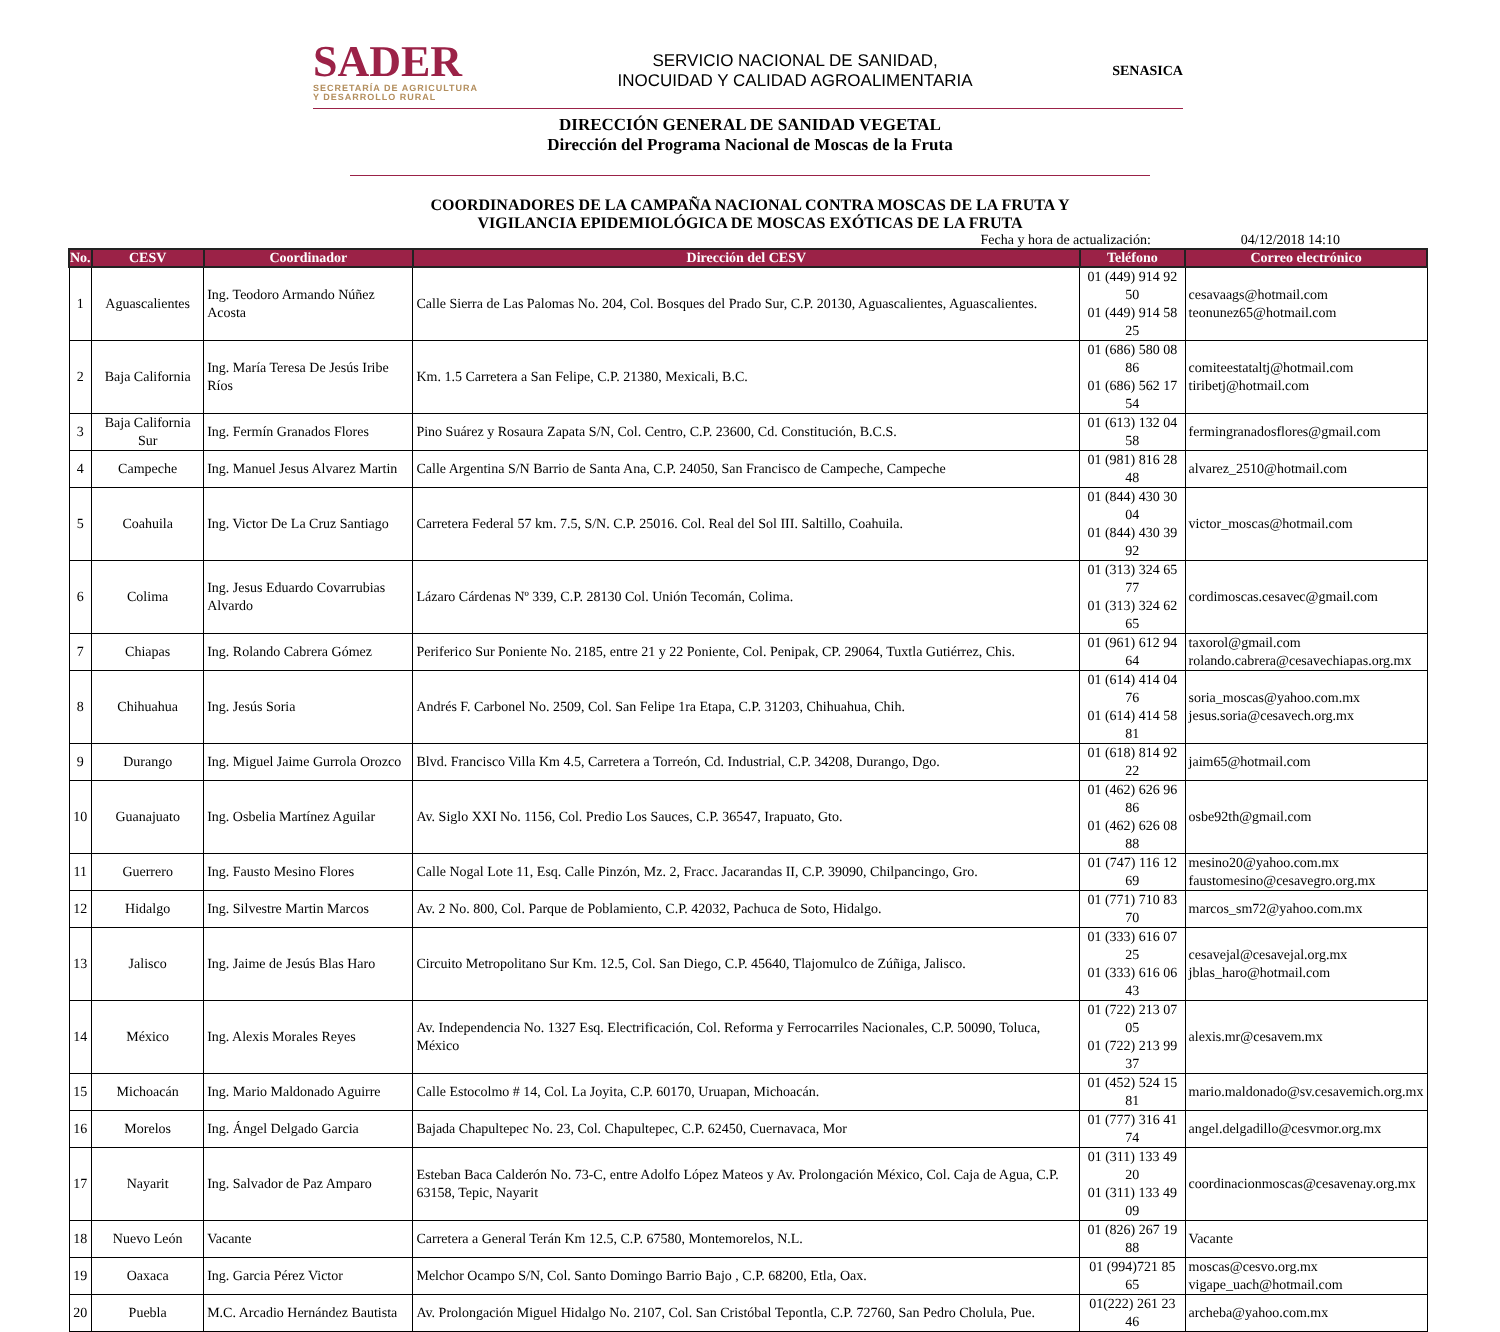SADER
SECRETARÍA DE AGRICULTURA
Y DESARROLLO RURAL
SERVICIO NACIONAL DE SANIDAD,
INOCUIDAD Y CALIDAD AGROALIMENTARIA
SENASICA
DIRECCIÓN GENERAL DE SANIDAD VEGETAL
Dirección del Programa Nacional de Moscas de la Fruta
COORDINADORES DE LA CAMPAÑA NACIONAL CONTRA MOSCAS DE LA FRUTA Y
VIGILANCIA EPIDEMIOLÓGICA DE MOSCAS EXÓTICAS DE LA FRUTA
Fecha y hora de actualización: 04/12/2018 14:10
| No. | CESV | Coordinador | Dirección del CESV | Teléfono | Correo electrónico |
| --- | --- | --- | --- | --- | --- |
| 1 | Aguascalientes | Ing. Teodoro Armando Núñez Acosta | Calle Sierra de Las Palomas No. 204, Col. Bosques del Prado Sur, C.P. 20130, Aguascalientes, Aguascalientes. | 01 (449) 914 92 50 01 (449) 914 58 25 | cesavaags@hotmail.com teonunez65@hotmail.com |
| 2 | Baja California | Ing. María Teresa De Jesús Iribe Ríos | Km. 1.5 Carretera a San Felipe, C.P. 21380, Mexicali, B.C. | 01 (686) 580 08 86 01 (686) 562 17 54 | comiteestataltj@hotmail.com tiribetj@hotmail.com |
| 3 | Baja California Sur | Ing. Fermín Granados Flores | Pino Suárez y Rosaura Zapata S/N, Col. Centro, C.P. 23600, Cd. Constitución, B.C.S. | 01 (613) 132 04 58 | fermingranadosflores@gmail.com |
| 4 | Campeche | Ing. Manuel Jesus Alvarez Martin | Calle Argentina S/N Barrio de Santa Ana, C.P. 24050, San Francisco de Campeche, Campeche | 01 (981) 816 28 48 | alvarez_2510@hotmail.com |
| 5 | Coahuila | Ing. Victor De La Cruz Santiago | Carretera Federal 57 km. 7.5, S/N. C.P. 25016. Col. Real del Sol III. Saltillo, Coahuila. | 01 (844) 430 30 04 01 (844) 430 39 92 | victor_moscas@hotmail.com |
| 6 | Colima | Ing. Jesus Eduardo Covarrubias Alvardo | Lázaro Cárdenas Nº 339, C.P. 28130 Col. Unión Tecomán, Colima. | 01 (313) 324 65 77 01 (313) 324 62 65 | cordimoscas.cesavec@gmail.com |
| 7 | Chiapas | Ing. Rolando Cabrera Gómez | Periferico Sur Poniente No. 2185, entre 21 y 22 Poniente, Col. Penipak, CP. 29064, Tuxtla Gutiérrez, Chis. | 01 (961) 612 94 64 | taxorol@gmail.com rolando.cabrera@cesavechiapas.org.mx |
| 8 | Chihuahua | Ing. Jesús Soria | Andrés F. Carbonel No. 2509, Col. San Felipe 1ra Etapa, C.P. 31203, Chihuahua, Chih. | 01 (614) 414 04 76 01 (614) 414 58 81 | soria_moscas@yahoo.com.mx jesus.soria@cesavech.org.mx |
| 9 | Durango | Ing. Miguel Jaime Gurrola Orozco | Blvd. Francisco Villa Km 4.5, Carretera a Torreón, Cd. Industrial, C.P. 34208, Durango, Dgo. | 01 (618) 814 92 22 | jaim65@hotmail.com |
| 10 | Guanajuato | Ing. Osbelia Martínez Aguilar | Av. Siglo XXI No. 1156, Col. Predio Los Sauces, C.P. 36547, Irapuato, Gto. | 01 (462) 626 96 86 01 (462) 626 08 88 | osbe92th@gmail.com |
| 11 | Guerrero | Ing. Fausto Mesino Flores | Calle Nogal Lote 11, Esq. Calle Pinzón, Mz. 2, Fracc. Jacarandas II, C.P. 39090, Chilpancingo, Gro. | 01 (747) 116 12 69 | mesino20@yahoo.com.mx faustomesino@cesavegro.org.mx |
| 12 | Hidalgo | Ing. Silvestre Martin Marcos | Av. 2 No. 800, Col. Parque de Poblamiento, C.P. 42032, Pachuca de Soto, Hidalgo. | 01 (771) 710 83 70 | marcos_sm72@yahoo.com.mx |
| 13 | Jalisco | Ing. Jaime de Jesús Blas Haro | Circuito Metropolitano Sur Km. 12.5, Col. San Diego, C.P. 45640, Tlajomulco de Zúñiga, Jalisco. | 01 (333) 616 07 25 01 (333) 616 06 43 | cesavejal@cesavejal.org.mx jblas_haro@hotmail.com |
| 14 | México | Ing. Alexis Morales Reyes | Av. Independencia No. 1327 Esq. Electrificación, Col. Reforma y Ferrocarriles Nacionales, C.P. 50090, Toluca, México | 01 (722) 213 07 05 01 (722) 213 99 37 | alexis.mr@cesavem.mx |
| 15 | Michoacán | Ing. Mario Maldonado Aguirre | Calle Estocolmo # 14, Col. La Joyita, C.P. 60170, Uruapan, Michoacán. | 01 (452) 524 15 81 | mario.maldonado@sv.cesavemich.org.mx |
| 16 | Morelos | Ing. Ángel Delgado Garcia | Bajada Chapultepec No. 23, Col. Chapultepec, C.P. 62450, Cuernavaca, Mor | 01 (777) 316 41 74 | angel.delgadillo@cesvmor.org.mx |
| 17 | Nayarit | Ing. Salvador de Paz Amparo | Esteban Baca Calderón No. 73-C, entre Adolfo López Mateos y Av. Prolongación México, Col. Caja de Agua, C.P. 63158, Tepic, Nayarit | 01 (311) 133 49 20 01 (311) 133 49 09 | coordinacionmoscas@cesavenay.org.mx |
| 18 | Nuevo León | Vacante | Carretera a General Terán Km 12.5, C.P. 67580, Montemorelos, N.L. | 01 (826) 267 19 88 | Vacante |
| 19 | Oaxaca | Ing. Garcia Pérez Victor | Melchor Ocampo S/N, Col. Santo Domingo Barrio Bajo , C.P. 68200, Etla, Oax. | 01 (994)721 85 65 | moscas@cesvo.org.mx vigape_uach@hotmail.com |
| 20 | Puebla | M.C. Arcadio Hernández Bautista | Av. Prolongación Miguel Hidalgo No. 2107, Col. San Cristóbal Tepontla, C.P. 72760, San Pedro Cholula, Pue. | 01(222) 261 23 46 | archeba@yahoo.com.mx |